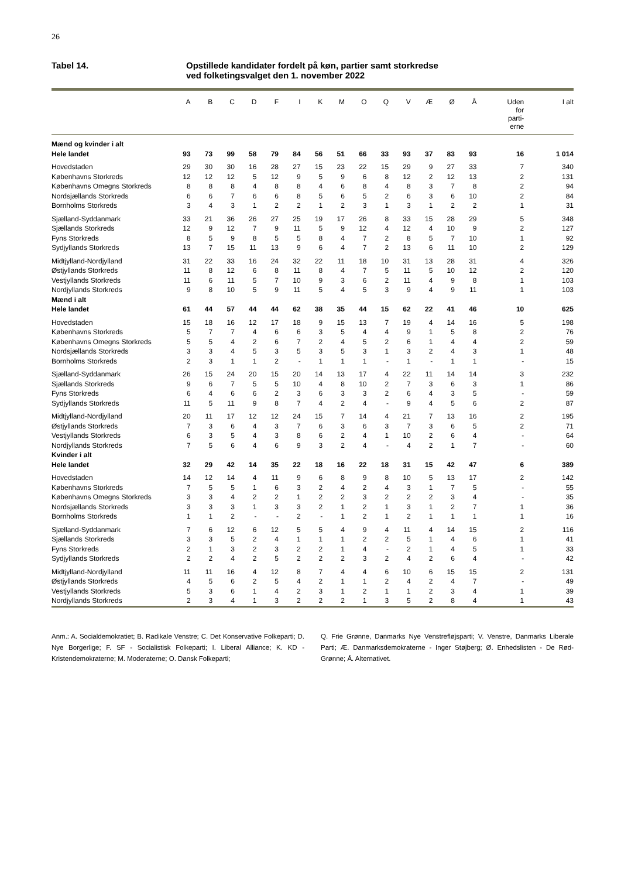26
Tabel 14. Opstillede kandidater fordelt på køn, partier samt storkredse
ved folketingsvalget den 1. november 2022
| | A | B | C | D | F | I | K | M | O | Q | V | Æ | Ø | Å | Uden for parti- erne | I alt |
| --- | --- | --- | --- | --- | --- | --- | --- | --- | --- | --- | --- | --- | --- | --- | --- | --- |
| Mænd og kvinder i alt | | | | | | | | | | | | | | | | |
| Hele landet | 93 | 73 | 99 | 58 | 79 | 84 | 56 | 51 | 66 | 33 | 93 | 37 | 83 | 93 | 16 | 1 014 |
| Hovedstaden | 29 | 30 | 30 | 16 | 28 | 27 | 15 | 23 | 22 | 15 | 29 | 9 | 27 | 33 | 7 | 340 |
| Københavns Storkreds | 12 | 12 | 12 | 5 | 12 | 9 | 5 | 9 | 6 | 8 | 12 | 2 | 12 | 13 | 2 | 131 |
| Københavns Omegns Storkreds | 8 | 8 | 8 | 4 | 8 | 8 | 4 | 6 | 8 | 4 | 8 | 3 | 7 | 8 | 2 | 94 |
| Nordsjællands Storkreds | 6 | 6 | 7 | 6 | 6 | 8 | 5 | 6 | 5 | 2 | 6 | 3 | 6 | 10 | 2 | 84 |
| Bornholms Storkreds | 3 | 4 | 3 | 1 | 2 | 2 | 1 | 2 | 3 | 1 | 3 | 1 | 2 | 2 | 1 | 31 |
| Sjælland-Syddanmark | 33 | 21 | 36 | 26 | 27 | 25 | 19 | 17 | 26 | 8 | 33 | 15 | 28 | 29 | 5 | 348 |
| Sjællands Storkreds | 12 | 9 | 12 | 7 | 9 | 11 | 5 | 9 | 12 | 4 | 12 | 4 | 10 | 9 | 2 | 127 |
| Fyns Storkreds | 8 | 5 | 9 | 8 | 5 | 5 | 8 | 4 | 7 | 2 | 8 | 5 | 7 | 10 | 1 | 92 |
| Sydjyllands Storkreds | 13 | 7 | 15 | 11 | 13 | 9 | 6 | 4 | 7 | 2 | 13 | 6 | 11 | 10 | 2 | 129 |
| Midtjylland-Nordjylland | 31 | 22 | 33 | 16 | 24 | 32 | 22 | 11 | 18 | 10 | 31 | 13 | 28 | 31 | 4 | 326 |
| Østjyllands Storkreds | 11 | 8 | 12 | 6 | 8 | 11 | 8 | 4 | 7 | 5 | 11 | 5 | 10 | 12 | 2 | 120 |
| Vestjyllands Storkreds | 11 | 6 | 11 | 5 | 7 | 10 | 9 | 3 | 6 | 2 | 11 | 4 | 9 | 8 | 1 | 103 |
| Nordjyllands Storkreds | 9 | 8 | 10 | 5 | 9 | 11 | 5 | 4 | 5 | 3 | 9 | 4 | 9 | 11 | 1 | 103 |
| Mænd i alt | | | | | | | | | | | | | | | | |
| Hele landet | 61 | 44 | 57 | 44 | 44 | 62 | 38 | 35 | 44 | 15 | 62 | 22 | 41 | 46 | 10 | 625 |
| Hovedstaden | 15 | 18 | 16 | 12 | 17 | 18 | 9 | 15 | 13 | 7 | 19 | 4 | 14 | 16 | 5 | 198 |
| Københavns Storkreds | 5 | 7 | 7 | 4 | 6 | 6 | 3 | 5 | 4 | 4 | 9 | 1 | 5 | 8 | 2 | 76 |
| Københavns Omegns Storkreds | 5 | 5 | 4 | 2 | 6 | 7 | 2 | 4 | 5 | 2 | 6 | 1 | 4 | 4 | 2 | 59 |
| Nordsjællands Storkreds | 3 | 3 | 4 | 5 | 3 | 5 | 3 | 5 | 3 | 1 | 3 | 2 | 4 | 3 | 1 | 48 |
| Bornholms Storkreds | 2 | 3 | 1 | 1 | 2 | - | 1 | 1 | 1 | - | 1 | - | 1 | 1 | - | 15 |
| Sjælland-Syddanmark | 26 | 15 | 24 | 20 | 15 | 20 | 14 | 13 | 17 | 4 | 22 | 11 | 14 | 14 | 3 | 232 |
| Sjællands Storkreds | 9 | 6 | 7 | 5 | 5 | 10 | 4 | 8 | 10 | 2 | 7 | 3 | 6 | 3 | 1 | 86 |
| Fyns Storkreds | 6 | 4 | 6 | 6 | 2 | 3 | 6 | 3 | 3 | 2 | 6 | 4 | 3 | 5 | - | 59 |
| Sydjyllands Storkreds | 11 | 5 | 11 | 9 | 8 | 7 | 4 | 2 | 4 | - | 9 | 4 | 5 | 6 | 2 | 87 |
| Midtjylland-Nordjylland | 20 | 11 | 17 | 12 | 12 | 24 | 15 | 7 | 14 | 4 | 21 | 7 | 13 | 16 | 2 | 195 |
| Østjyllands Storkreds | 7 | 3 | 6 | 4 | 3 | 7 | 6 | 3 | 6 | 3 | 7 | 3 | 6 | 5 | 2 | 71 |
| Vestjyllands Storkreds | 6 | 3 | 5 | 4 | 3 | 8 | 6 | 2 | 4 | 1 | 10 | 2 | 6 | 4 | - | 64 |
| Nordjyllands Storkreds | 7 | 5 | 6 | 4 | 6 | 9 | 3 | 2 | 4 | - | 4 | 2 | 1 | 7 | - | 60 |
| Kvinder i alt | | | | | | | | | | | | | | | | |
| Hele landet | 32 | 29 | 42 | 14 | 35 | 22 | 18 | 16 | 22 | 18 | 31 | 15 | 42 | 47 | 6 | 389 |
| Hovedstaden | 14 | 12 | 14 | 4 | 11 | 9 | 6 | 8 | 9 | 8 | 10 | 5 | 13 | 17 | 2 | 142 |
| Københavns Storkreds | 7 | 5 | 5 | 1 | 6 | 3 | 2 | 4 | 2 | 4 | 3 | 1 | 7 | 5 | - | 55 |
| Københavns Omegns Storkreds | 3 | 3 | 4 | 2 | 2 | 1 | 2 | 2 | 3 | 2 | 2 | 2 | 3 | 4 | - | 35 |
| Nordsjællands Storkreds | 3 | 3 | 3 | 1 | 3 | 3 | 2 | 1 | 2 | 1 | 3 | 1 | 2 | 7 | 1 | 36 |
| Bornholms Storkreds | 1 | 1 | 2 | - | - | 2 | - | 1 | 2 | 1 | 2 | 1 | 1 | 1 | 1 | 16 |
| Sjælland-Syddanmark | 7 | 6 | 12 | 6 | 12 | 5 | 5 | 4 | 9 | 4 | 11 | 4 | 14 | 15 | 2 | 116 |
| Sjællands Storkreds | 3 | 3 | 5 | 2 | 4 | 1 | 1 | 1 | 2 | 2 | 5 | 1 | 4 | 6 | 1 | 41 |
| Fyns Storkreds | 2 | 1 | 3 | 2 | 3 | 2 | 2 | 1 | 4 | - | 2 | 1 | 4 | 5 | 1 | 33 |
| Sydjyllands Storkreds | 2 | 2 | 4 | 2 | 5 | 2 | 2 | 2 | 3 | 2 | 4 | 2 | 6 | 4 | - | 42 |
| Midtjylland-Nordjylland | 11 | 11 | 16 | 4 | 12 | 8 | 7 | 4 | 4 | 6 | 10 | 6 | 15 | 15 | 2 | 131 |
| Østjyllands Storkreds | 4 | 5 | 6 | 2 | 5 | 4 | 2 | 1 | 1 | 2 | 4 | 2 | 4 | 7 | - | 49 |
| Vestjyllands Storkreds | 5 | 3 | 6 | 1 | 4 | 2 | 3 | 1 | 2 | 1 | 1 | 2 | 3 | 4 | 1 | 39 |
| Nordjyllands Storkreds | 2 | 3 | 4 | 1 | 3 | 2 | 2 | 2 | 1 | 3 | 5 | 2 | 8 | 4 | 1 | 43 |
Anm.: A. Socialdemokratiet; B. Radikale Venstre; C. Det Konservative Folkeparti; D. Nye Borgerlige; F. SF - Socialistisk Folkeparti; I. Liberal Alliance; K. KD - Kristendemokraterne; M. Moderaterne; O. Dansk Folkeparti;
Q. Frie Grønne, Danmarks Nye Venstrefløjsparti; V. Venstre, Danmarks Liberale Parti; Æ. Danmarksdemokraterne - Inger Støjberg; Ø. Enhedslisten - De Rød-Grønne; Å. Alternativet.